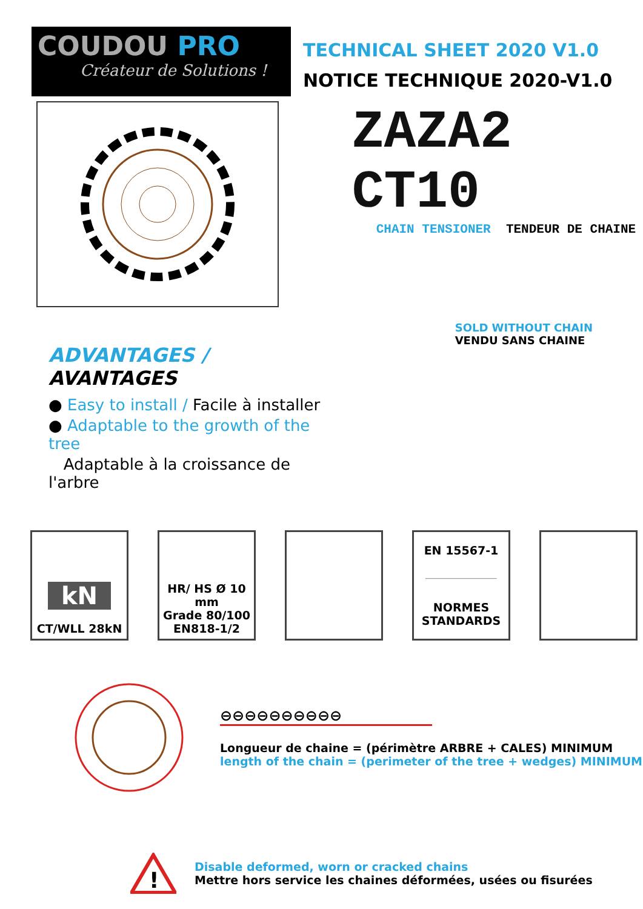COUDOU PRO
Créateur de Solutions !
TECHNICAL SHEET 2020 V1.0
NOTICE TECHNIQUE 2020-V1.0
ADVANTAGES / AVANTAGES
● Easy to install / Facile à installer
● Adaptable to the growth of the tree
Adaptable à la croissance de l'arbre
ZAZA2 CT10
CHAIN TENSIONER TENDEUR DE CHAINE
SOLD WITHOUT CHAIN
VENDU SANS CHAINE
kN
CT/WLL 28kN
HR/ HS Ø 10 mm
Grade 80/100
EN818-1/2
EN 15567-1
NORMES STANDARDS
⊖⊖⊖⊖⊖⊖⊖⊖⊖⊖
Longueur de chaine = (périmètre ARBRE + CALES) MINIMUM
length of the chain = (perimeter of the tree + wedges) MINIMUM
!
Disable deformed, worn or cracked chains
Mettre hors service les chaines déformées, usées ou fisurées